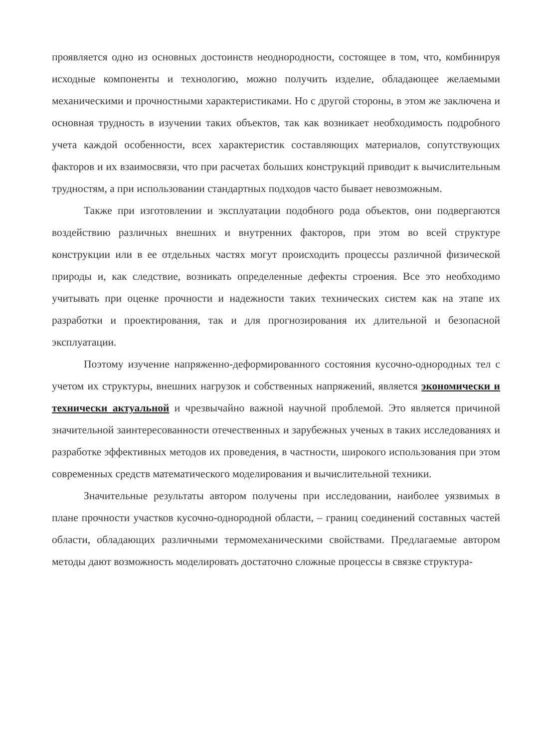проявляется одно из основных достоинств неоднородности, состоящее в том, что, комбинируя исходные компоненты и технологию, можно получить изделие, обладающее желаемыми механическими и прочностными характеристиками. Но с другой стороны, в этом же заключена и основная трудность в изучении таких объектов, так как возникает необходимость подробного учета каждой особенности, всех характеристик составляющих материалов, сопутствующих факторов и их взаимосвязи, что при расчетах больших конструкций приводит к вычислительным трудностям, а при использовании стандартных подходов часто бывает невозможным.
Также при изготовлении и эксплуатации подобного рода объектов, они подвергаются воздействию различных внешних и внутренних факторов, при этом во всей структуре конструкции или в ее отдельных частях могут происходить процессы различной физической природы и, как следствие, возникать определенные дефекты строения. Все это необходимо учитывать при оценке прочности и надежности таких технических систем как на этапе их разработки и проектирования, так и для прогнозирования их длительной и безопасной эксплуатации.
Поэтому изучение напряженно-деформированного состояния кусочно-однородных тел с учетом их структуры, внешних нагрузок и собственных напряжений, является экономически и технически актуальной и чрезвычайно важной научной проблемой. Это является причиной значительной заинтересованности отечественных и зарубежных ученых в таких исследованиях и разработке эффективных методов их проведения, в частности, широкого использования при этом современных средств математического моделирования и вычислительной техники.
Значительные результаты автором получены при исследовании, наиболее уязвимых в плане прочности участков кусочно-однородной области, – границ соединений составных частей области, обладающих различными термомеханическими свойствами. Предлагаемые автором методы дают возможность моделировать достаточно сложные процессы в связке структура-